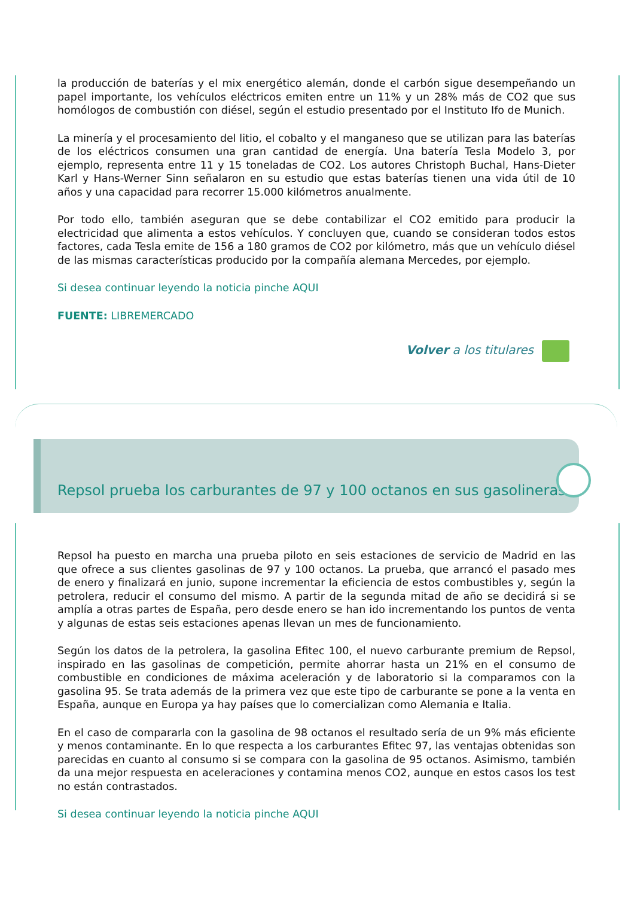la producción de baterías y el mix energético alemán, donde el carbón sigue desempeñando un papel importante, los vehículos eléctricos emiten entre un 11% y un 28% más de CO2 que sus homólogos de combustión con diésel, según el estudio presentado por el Instituto Ifo de Munich.
La minería y el procesamiento del litio, el cobalto y el manganeso que se utilizan para las baterías de los eléctricos consumen una gran cantidad de energía. Una batería Tesla Modelo 3, por ejemplo, representa entre 11 y 15 toneladas de CO2. Los autores Christoph Buchal, Hans-Dieter Karl y Hans-Werner Sinn señalaron en su estudio que estas baterías tienen una vida útil de 10 años y una capacidad para recorrer 15.000 kilómetros anualmente.
Por todo ello, también aseguran que se debe contabilizar el CO2 emitido para producir la electricidad que alimenta a estos vehículos. Y concluyen que, cuando se consideran todos estos factores, cada Tesla emite de 156 a 180 gramos de CO2 por kilómetro, más que un vehículo diésel de las mismas características producido por la compañía alemana Mercedes, por ejemplo.
Si desea continuar leyendo la noticia pinche AQUI
FUENTE: LIBREMERCADO
Volver a los titulares
Repsol prueba los carburantes de 97 y 100 octanos en sus gasolineras
Repsol ha puesto en marcha una prueba piloto en seis estaciones de servicio de Madrid en las que ofrece a sus clientes gasolinas de 97 y 100 octanos. La prueba, que arrancó el pasado mes de enero y finalizará en junio, supone incrementar la eficiencia de estos combustibles y, según la petrolera, reducir el consumo del mismo. A partir de la segunda mitad de año se decidirá si se amplía a otras partes de España, pero desde enero se han ido incrementando los puntos de venta y algunas de estas seis estaciones apenas llevan un mes de funcionamiento.
Según los datos de la petrolera, la gasolina Efitec 100, el nuevo carburante premium de Repsol, inspirado en las gasolinas de competición, permite ahorrar hasta un 21% en el consumo de combustible en condiciones de máxima aceleración y de laboratorio si la comparamos con la gasolina 95. Se trata además de la primera vez que este tipo de carburante se pone a la venta en España, aunque en Europa ya hay países que lo comercializan como Alemania e Italia.
En el caso de compararla con la gasolina de 98 octanos el resultado sería de un 9% más eficiente y menos contaminante. En lo que respecta a los carburantes Efitec 97, las ventajas obtenidas son parecidas en cuanto al consumo si se compara con la gasolina de 95 octanos. Asimismo, también da una mejor respuesta en aceleraciones y contamina menos CO2, aunque en estos casos los test no están contrastados.
Si desea continuar leyendo la noticia pinche AQUI